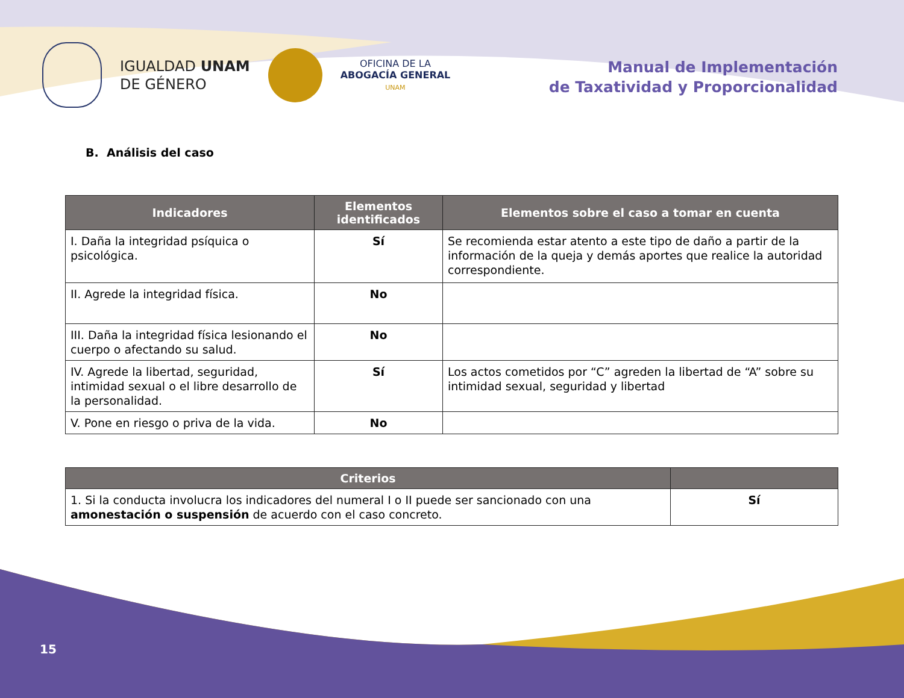IGUALDAD UNAM
DE GÉNERO
OFICINA DE LA
ABOGACÍA GENERAL
UNAM
Manual de Implementación
de Taxatividad y Proporcionalidad
B. Análisis del caso
| Indicadores | Elementos identificados | Elementos sobre el caso a tomar en cuenta |
| --- | --- | --- |
| I. Daña la integridad psíquica o psicológica. | Sí | Se recomienda estar atento a este tipo de daño a partir de la información de la queja y demás aportes que realice la autoridad correspondiente. |
| II. Agrede la integridad física. | No | |
| III. Daña la integridad física lesionando el cuerpo o afectando su salud. | No | |
| IV. Agrede la libertad, seguridad, intimidad sexual o el libre desarrollo de la personalidad. | Sí | Los actos cometidos por “C” agreden la libertad de “A” sobre su intimidad sexual, seguridad y libertad |
| V. Pone en riesgo o priva de la vida. | No | |
| Criterios | |
| --- | --- |
| 1. Si la conducta involucra los indicadores del numeral I o II puede ser sancionado con una amonestación o suspensión de acuerdo con el caso concreto. | Sí |
15